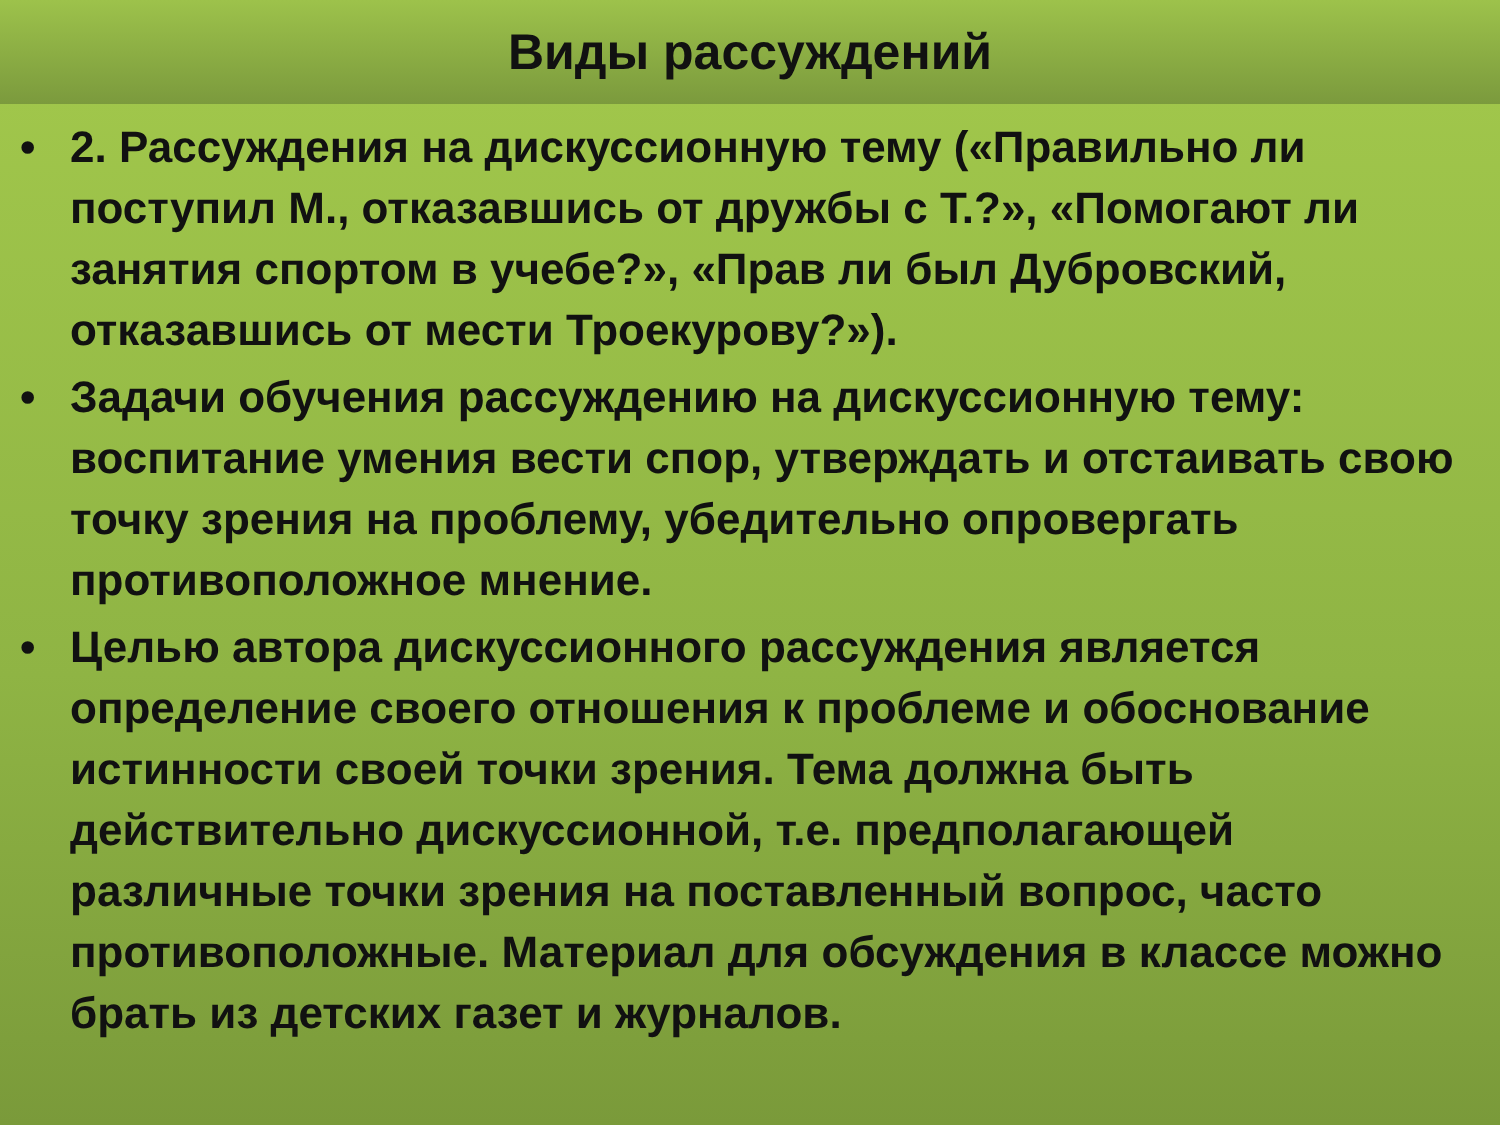Виды рассуждений
• 2. Рассуждения на дискуссионную тему («Правильно ли поступил М., отказавшись от дружбы с Т.?», «Помогают ли занятия спортом в учебе?», «Прав ли был Дубровский, отказавшись от мести Троекурову?»).
• Задачи обучения рассуждению на дискуссионную тему: воспитание умения вести спор, утверждать и отстаивать свою точку зрения на проблему, убедительно опровергать противоположное мнение.
• Целью автора дискуссионного рассуждения является определение своего отношения к проблеме и обоснование истинности своей точки зрения. Тема должна быть действительно дискуссионной, т.е. предполагающей различные точки зрения на поставленный вопрос, часто противоположные. Материал для обсуждения в классе можно брать из детских газет и журналов.